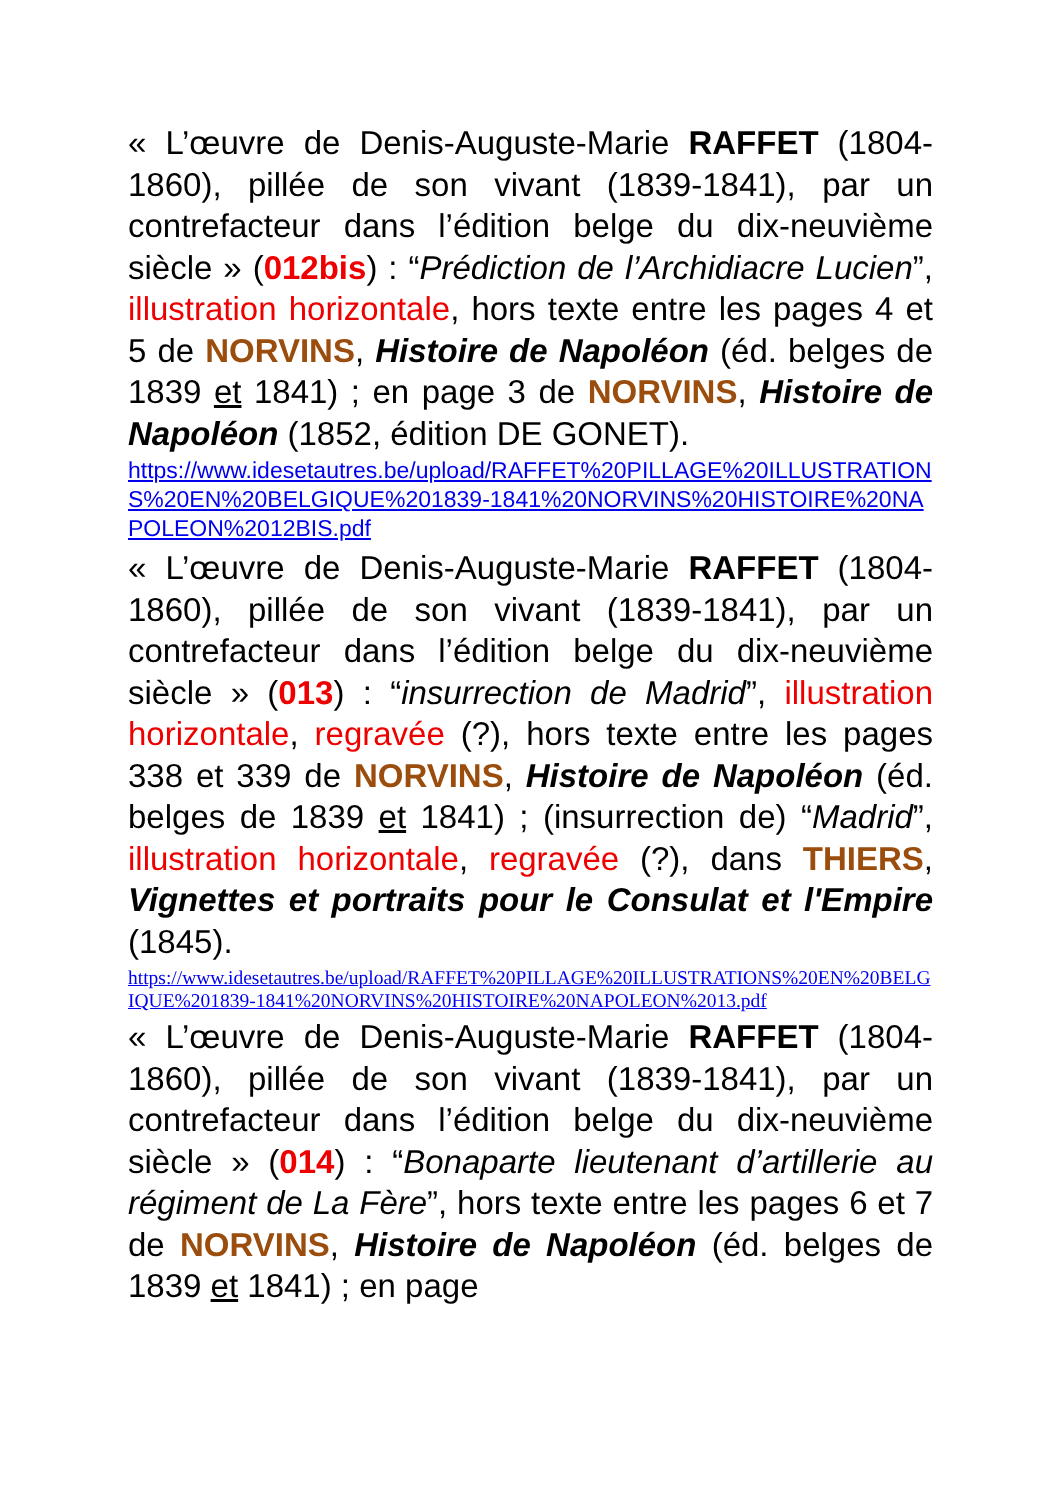« L’œuvre de Denis-Auguste-Marie RAFFET (1804-1860), pillée de son vivant (1839-1841), par un contrefacteur dans l’édition belge du dix-neuvième siècle » (012bis) : “Prédiction de l’Archidiacre Lucien”, illustration horizontale, hors texte entre les pages 4 et 5 de NORVINS, Histoire de Napoléon (éd. belges de 1839 et 1841) ; en page 3 de NORVINS, Histoire de Napoléon (1852, édition DE GONET).
https://www.idesetautres.be/upload/RAFFET%20PILLAGE%20ILLUSTRATIONS%20EN%20BELGIQUE%201839-1841%20NORVINS%20HISTOIRE%20NAPOLEON%2012BIS.pdf
« L’œuvre de Denis-Auguste-Marie RAFFET (1804-1860), pillée de son vivant (1839-1841), par un contrefacteur dans l’édition belge du dix-neuvième siècle » (013) : “insurrection de Madrid”, illustration horizontale, regravée (?), hors texte entre les pages 338 et 339 de NORVINS, Histoire de Napoléon (éd. belges de 1839 et 1841) ; (insurrection de) “Madrid”, illustration horizontale, regravée (?), dans THIERS, Vignettes et portraits pour le Consulat et l'Empire (1845).
https://www.idesetautres.be/upload/RAFFET%20PILLAGE%20ILLUSTRATIONS%20EN%20BELGIQUE%201839-1841%20NORVINS%20HISTOIRE%20NAPOLEON%2013.pdf
« L’œuvre de Denis-Auguste-Marie RAFFET (1804-1860), pillée de son vivant (1839-1841), par un contrefacteur dans l’édition belge du dix-neuvième siècle » (014) : “Bonaparte lieutenant d’artillerie au régiment de La Fère”, hors texte entre les pages 6 et 7 de NORVINS, Histoire de Napoléon (éd. belges de 1839 et 1841) ; en page